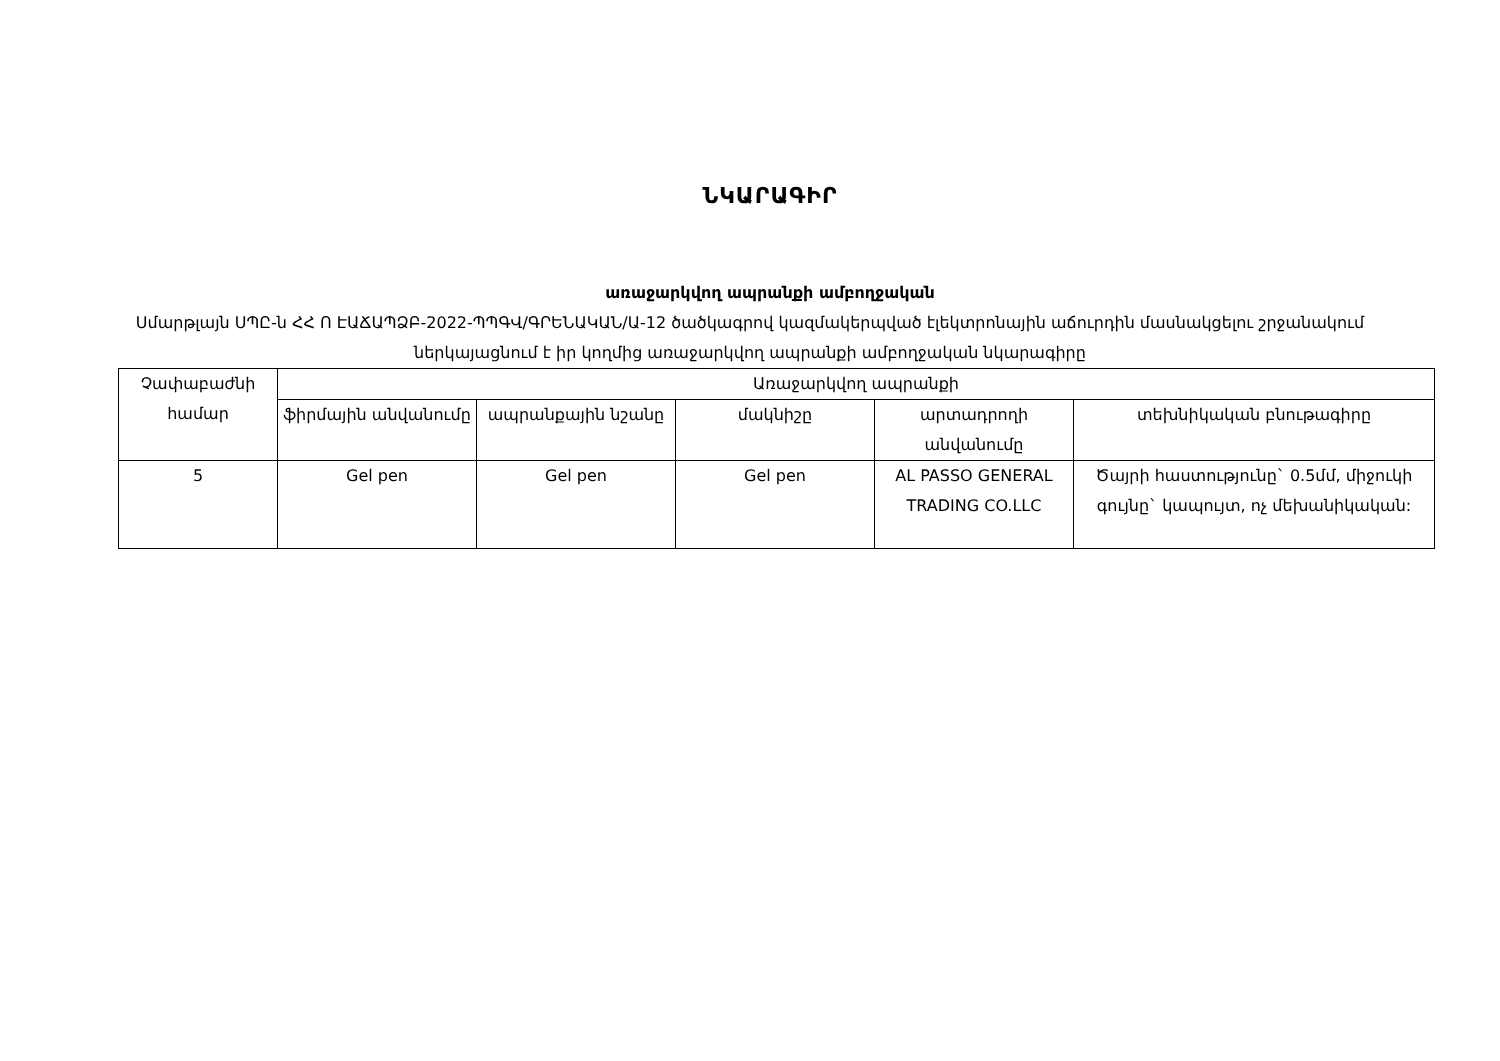ՆԿԱՐԱԳԻՐ
առաջարկվող ապրանքի ամբողջական
Սմարթլայն ՍՊԸ-ն ՀՀ Ո ԷԱՃԱՊՁԲ-2022-ՊՊԳՎ/ԳՐԵՆԱԿԱՆ/Ա-12 ծածկագրով կազմակերպված էլեկտրոնային աճուրդին մասնակցելու շրջանակում ներկայացնում է իր կողմից առաջարկվող ապրանքի ամբողջական նկարագիրը
| Չափաբաժնի համար | Առաջարկվող ապրանքի | | | | |
| --- | --- | --- | --- | --- | --- |
| | ֆիրմային անվանումը | ապրանքային նշանը | մակնիշը | արտադրողի անվանումը | տեխնիկական բնութագիրը |
| 5 | Gel pen | Gel pen | Gel pen | AL PASSO GENERAL TRADING CO.LLC | Ծայրի հաստությունը` 0.5մմ, միջուկի գույնը` կապույտ, ոչ մեխանիկական: |